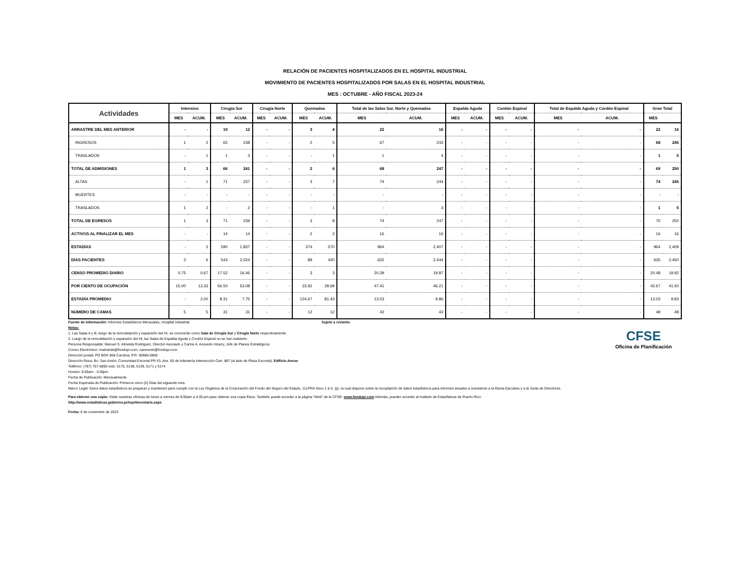RELACIÓN DE PACIENTES HOSPITALIZADOS EN EL HOSPITAL INDUSTRIAL
MOVIMIENTO DE PACIENTES HOSPITALIZADOS POR SALAS EN EL HOSPITAL INDUSTRIAL
MES : OCTUBRE - AÑO FISCAL 2023-24
| Actividades | Intensivo | | Cirugía Sur | | Cirugía Norte | | Quemados | | Total de las Salas Sur, Norte y Quemados | | Espalda Aguda | | Cordón Espinal | | Total de Espalda Aguda y Cordón Espinal | | Gran Total | |
| --- | --- | --- | --- | --- | --- | --- | --- | --- | --- | --- | --- | --- | --- | --- | --- | --- | --- | --- |
| | MES | ACUM. | MES | ACUM. | MES | ACUM. | MES | ACUM. | MES | ACUM. | MES | ACUM. | MES | ACUM. | MES | ACUM. | MES | |
| ARRASTRE DEL MES ANTERIOR | - | - | 19 | 12 | - | - | 3 | 4 | 22 | 16 | - | - | - | - | - | - | 22 | 16 |
| INGRESOS | 1 | 2 | 65 | 238 | - | - | 2 | 5 | 67 | 243 | - | - | - | - | - | - | 68 | 245 |
| TRASLADOS | - | 1 | 1 | 3 | - | - | - | 1 | 1 | 4 | - | - | - | - | - | - | 1 | 5 |
| TOTAL DE ADMISIONES | 1 | 3 | 66 | 241 | - | - | 2 | 6 | 68 | 247 | - | - | - | - | - | - | 69 | 250 |
| ALTAS | - | 1 | 71 | 237 | - | - | 3 | 7 | 74 | 244 | - | - | - | - | - | - | 74 | 245 |
| MUERTES | - | - | - | - | - | - | - | - | - | - | - | - | - | - | - | - | - | - |
| TRASLADOS | 1 | 2 | - | 2 | - | - | - | 1 | - | 3 | - | - | - | - | - | - | 1 | 5 |
| TOTAL DE EGRESOS | 1 | 3 | 71 | 239 | - | - | 3 | 8 | 74 | 247 | - | - | - | - | - | - | 75 | 250 |
| ACTIVOS AL FINALIZAR EL MES | - | - | 14 | 14 | - | - | 2 | 2 | 16 | 16 | - | - | - | - | - | - | 16 | 16 |
| ESTADÍAS | - | 2 | 590 | 1,837 | - | - | 374 | 570 | 964 | 2,407 | - | - | - | - | - | - | 964 | 2,409 |
| DÍAS PACIENTES | 3 | 6 | 543 | 2,024 | - | - | 89 | 420 | 632 | 2,444 | - | - | - | - | - | - | 635 | 2,450 |
| CENSO PROMEDIO DIARIO | 0.75 | 0.67 | 17.52 | 16.46 | - | - | 3 | 3 | 20.39 | 19.87 | - | - | - | - | - | - | 20.48 | 19.92 |
| POR CIENTO DE OCUPACIÓN | 15.00 | 13.33 | 56.50 | 53.08 | - | - | 23.92 | 28.69 | 47.41 | 46.21 | - | - | - | - | - | - | 42.67 | 41.50 |
| ESTADÍA PROMEDIO | - | 2.00 | 8.31 | 7.75 | - | - | 124.67 | 81.43 | 13.03 | 9.86 | - | - | - | - | - | - | 13.03 | 9.83 |
| NÚMERO DE CAMAS | 5 | 5 | 31 | 31 | - | - | 12 | 12 | 43 | 43 | - | - | - | - | - | - | 48 | 48 |
Fuente de Información: Informes Estadísticos Mensuales, Hospital Industrial. Sujeto a revisión.
Notas:
1. Las Salas A y B, luego de la remodelación y expansión del HI, se conocerán como Sala de Cirugía Sur y Cirugía Norte respectivamente.
2. Luego de la remodelación y expansión del HI, las Salas de Espalda Aguda y Crodón Espinal no se han reabierto.
Persona Responsable: Manuel S. Almeida Rodriguez, Director Asociado y Carlos A. Acevedo Irizarry, Jefe de Planes Estratégicos
Correo Electrónico: malmeida@fondopr.com, cacevedo@fondopr.com
Dirección postal: PO BOX 858 Carolina, P.R. 00986-0858
Dirección física: Bo. San Antón, Comunidad Escorial PR #3, Ave. 65 de Infantería Intersección Carr. 887 (al lado de Plaza Escorial), Edificio Anexo
Teléfono: (787) 757-6850 exts. 5175, 5138, 5139, 5171 y 5174
Horario: 8:00am - 4:30pm
Fecha de Publicación: Mensualmente
Fecha Esperada de Publicación: Primeros cinco (5) Días del siguiente mes.
Marco Legal: Estos datos estadísticos se preparan y mantienen para cumplir con la Ley Orgánica de la Corporación del Fondo del Seguro del Estado, 11LPRA Secc.1 b-3. (p), la cual dispone sobre la recopilación de datos estadísticos para informes anuales a someterse a la Rama Ejecutiva y a la Junta de Directores.
Para obtener una copia: Visite nuestras oficinas de lunes a viernes de 8:00am a 4:30 pm para obtener una copia física. También puede acceder a la página "Web" de la CFSE: www.fondopr.com Además, pueden acceder al Instituto de Estadísticas de Puerto Rico:
http://www.estadisticas.gobierno.pr/iepr/Inventario.aspx
Fecha: 6 de noviembre de 2023
CFSE
Oficina de Planificación